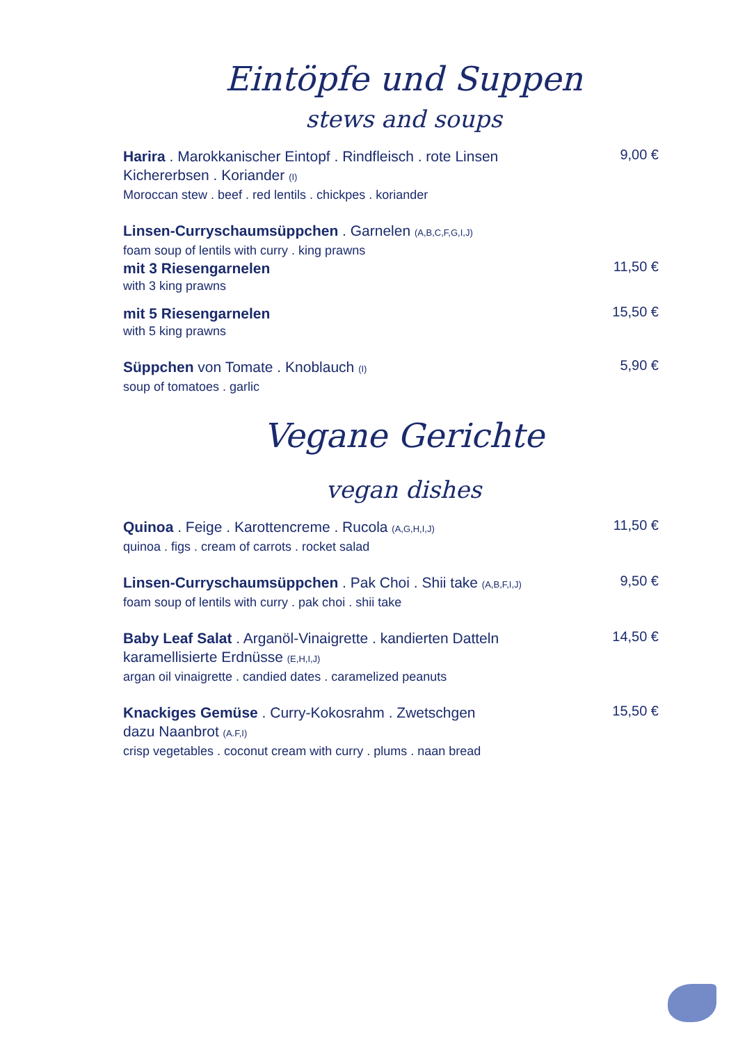Eintöpfe und Suppen
stews and soups
Harira . Marokkanischer Eintopf . Rindfleisch . rote Linsen
Kichererbsen . Koriander (I)
Moroccan stew . beef . red lentils . chickpes . koriander
9,00 €
Linsen-Curryschaumsüppchen . Garnelen (A,B,C,F,G,I,J)
foam soup of lentils with curry . king prawns
mit 3 Riesengarnelen
with 3 king prawns
11,50 €
mit 5 Riesengarnelen
with 5 king prawns
15,50 €
Süppchen von Tomate . Knoblauch (I)
soup of tomatoes . garlic
5,90 €
Vegane Gerichte
vegan dishes
Quinoa . Feige . Karottencreme . Rucola (A,G,H,I,J)
quinoa . figs . cream of carrots . rocket salad
11,50 €
Linsen-Curryschaumsüppchen . Pak Choi . Shii take (A,B,F,I,J)
foam soup of lentils with curry . pak choi . shii take
9,50 €
Baby Leaf Salat . Arganöl-Vinaigrette . kandierten Datteln
karamellisierte Erdnüsse (E,H,I,J)
argan oil vinaigrette . candied dates . caramelized peanuts
14,50 €
Knackiges Gemüse . Curry-Kokosrahm . Zwetschgen
dazu Naanbrot (A.F,I)
crisp vegetables . coconut cream with curry . plums . naan bread
15,50 €